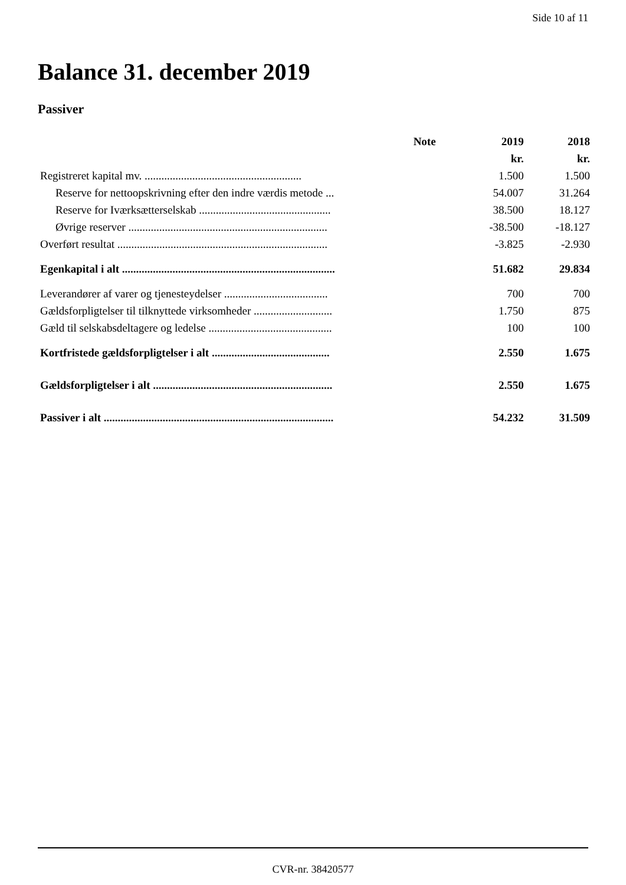Side 10 af 11
Balance 31. december 2019
Passiver
| | Note | 2019 | 2018 |
| --- | --- | --- | --- |
| | | kr. | kr. |
| Registreret kapital mv. ........................................................ | | 1.500 | 1.500 |
| Reserve for nettoopskrivning efter den indre værdis metode ... | | 54.007 | 31.264 |
| Reserve for Iværksætterselskab ............................................... | | 38.500 | 18.127 |
| Øvrige reserver ....................................................................... | | -38.500 | -18.127 |
| Overført resultat ........................................................................... | | -3.825 | -2.930 |
| Egenkapital i alt ............................................................................ | | 51.682 | 29.834 |
| Leverandører af varer og tjenesteydelser ..................................... | | 700 | 700 |
| Gældsforpligtelser til tilknyttede virksomheder ............................ | | 1.750 | 875 |
| Gæld til selskabsdeltagere og ledelse ............................................ | | 100 | 100 |
| Kortfristede gældsforpligtelser i alt .......................................... | | 2.550 | 1.675 |
| Gældsforpligtelser i alt ................................................................ | | 2.550 | 1.675 |
| Passiver i alt .................................................................................. | | 54.232 | 31.509 |
CVR-nr. 38420577